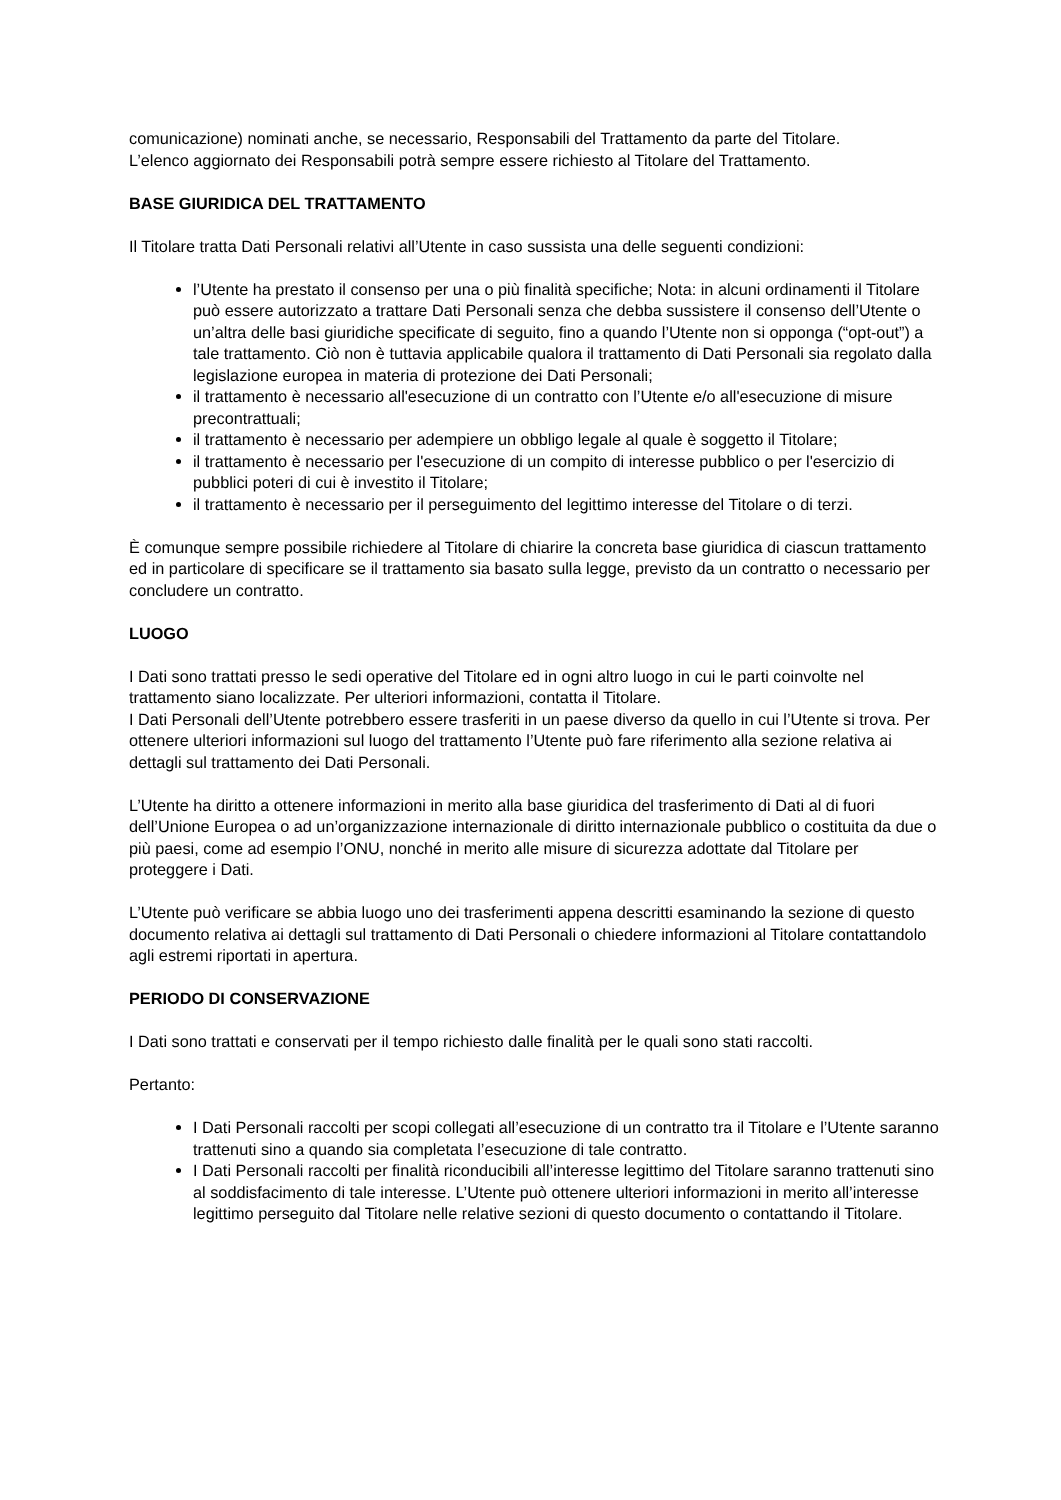comunicazione) nominati anche, se necessario, Responsabili del Trattamento da parte del Titolare.
L’elenco aggiornato dei Responsabili potrà sempre essere richiesto al Titolare del Trattamento.
BASE GIURIDICA DEL TRATTAMENTO
Il Titolare tratta Dati Personali relativi all’Utente in caso sussista una delle seguenti condizioni:
l’Utente ha prestato il consenso per una o più finalità specifiche; Nota: in alcuni ordinamenti il Titolare può essere autorizzato a trattare Dati Personali senza che debba sussistere il consenso dell’Utente o un’altra delle basi giuridiche specificate di seguito, fino a quando l’Utente non si opponga (“opt-out”) a tale trattamento. Ciò non è tuttavia applicabile qualora il trattamento di Dati Personali sia regolato dalla legislazione europea in materia di protezione dei Dati Personali;
il trattamento è necessario all'esecuzione di un contratto con l’Utente e/o all'esecuzione di misure precontrattuali;
il trattamento è necessario per adempiere un obbligo legale al quale è soggetto il Titolare;
il trattamento è necessario per l'esecuzione di un compito di interesse pubblico o per l'esercizio di pubblici poteri di cui è investito il Titolare;
il trattamento è necessario per il perseguimento del legittimo interesse del Titolare o di terzi.
È comunque sempre possibile richiedere al Titolare di chiarire la concreta base giuridica di ciascun trattamento ed in particolare di specificare se il trattamento sia basato sulla legge, previsto da un contratto o necessario per concludere un contratto.
LUOGO
I Dati sono trattati presso le sedi operative del Titolare ed in ogni altro luogo in cui le parti coinvolte nel trattamento siano localizzate. Per ulteriori informazioni, contatta il Titolare.
I Dati Personali dell’Utente potrebbero essere trasferiti in un paese diverso da quello in cui l’Utente si trova. Per ottenere ulteriori informazioni sul luogo del trattamento l’Utente può fare riferimento alla sezione relativa ai dettagli sul trattamento dei Dati Personali.
L’Utente ha diritto a ottenere informazioni in merito alla base giuridica del trasferimento di Dati al di fuori dell’Unione Europea o ad un’organizzazione internazionale di diritto internazionale pubblico o costituita da due o più paesi, come ad esempio l’ONU, nonché in merito alle misure di sicurezza adottate dal Titolare per proteggere i Dati.
L’Utente può verificare se abbia luogo uno dei trasferimenti appena descritti esaminando la sezione di questo documento relativa ai dettagli sul trattamento di Dati Personali o chiedere informazioni al Titolare contattandolo agli estremi riportati in apertura.
PERIODO DI CONSERVAZIONE
I Dati sono trattati e conservati per il tempo richiesto dalle finalità per le quali sono stati raccolti.
Pertanto:
I Dati Personali raccolti per scopi collegati all’esecuzione di un contratto tra il Titolare e l’Utente saranno trattenuti sino a quando sia completata l’esecuzione di tale contratto.
I Dati Personali raccolti per finalità riconducibili all’interesse legittimo del Titolare saranno trattenuti sino al soddisfacimento di tale interesse. L’Utente può ottenere ulteriori informazioni in merito all’interesse legittimo perseguito dal Titolare nelle relative sezioni di questo documento o contattando il Titolare.